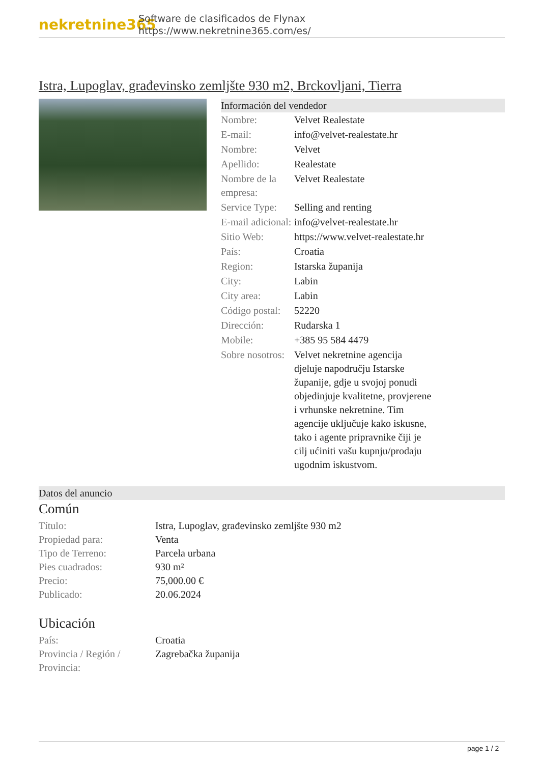nekretnine365
Software de clasificados de Flynax
https://www.nekretnine365.com/es/
Istra, Lupoglav, građevinsko zemljšte 930 m2, Brckovljani, Tierra
Información del vendedor
| Nombre: | Velvet Realestate |
| E-mail: | info@velvet-realestate.hr |
| Nombre: | Velvet |
| Apellido: | Realestate |
| Nombre de la empresa: | Velvet Realestate |
| Service Type: | Selling and renting |
| E-mail adicional: | info@velvet-realestate.hr |
| Sitio Web: | https://www.velvet-realestate.hr |
| País: | Croatia |
| Region: | Istarska županija |
| City: | Labin |
| City area: | Labin |
| Código postal: | 52220 |
| Dirección: | Rudarska 1 |
| Mobile: | +385 95 584 4479 |
| Sobre nosotros: | Velvet nekretnine agencija djeluje napodručju Istarske županije, gdje u svojoj ponudi objedinjuje kvalitetne, provjerene i vrhunske nekretnine. Tim agencije uključuje kako iskusne, tako i agente pripravnike čiji je cilj ućiniti vašu kupnju/prodaju ugodnim iskustvom. |
Datos del anuncio
Común
| Título: | Istra, Lupoglav, građevinsko zemljšte 930 m2 |
| Propiedad para: | Venta |
| Tipo de Terreno: | Parcela urbana |
| Pies cuadrados: | 930 m² |
| Precio: | 75,000.00 € |
| Publicado: | 20.06.2024 |
Ubicación
| País: | Croatia |
| Provincia / Región / Provincia: | Zagrebačka županija |
page 1 / 2